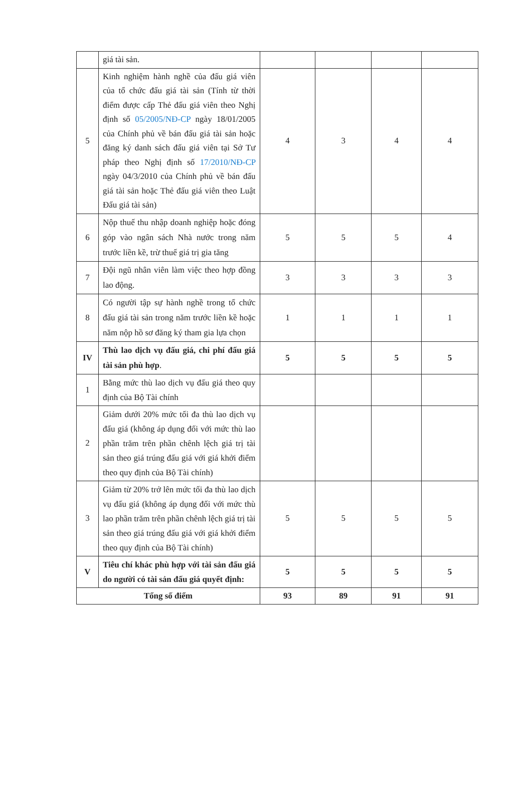| | giá tài sản. | | | | |
| 5 | Kinh nghiệm hành nghề của đấu giá viên của tổ chức đấu giá tài sản (Tính từ thời điểm được cấp Thẻ đấu giá viên theo Nghị định số 05/2005/NĐ-CP ngày 18/01/2005 của Chính phủ về bán đấu giá tài sản hoặc đăng ký danh sách đấu giá viên tại Sở Tư pháp theo Nghị định số 17/2010/NĐ-CP ngày 04/3/2010 của Chính phủ về bán đấu giá tài sản hoặc Thẻ đấu giá viên theo Luật Đấu giá tài sản) | 4 | 3 | 4 | 4 |
| 6 | Nộp thuế thu nhập doanh nghiệp hoặc đóng góp vào ngân sách Nhà nước trong năm trước liền kề, trừ thuế giá trị gia tăng | 5 | 5 | 5 | 4 |
| 7 | Đội ngũ nhân viên làm việc theo hợp đồng lao động. | 3 | 3 | 3 | 3 |
| 8 | Có người tập sự hành nghề trong tổ chức đấu giá tài sản trong năm trước liền kề hoặc năm nộp hồ sơ đăng ký tham gia lựa chọn | 1 | 1 | 1 | 1 |
| IV | Thù lao dịch vụ đấu giá, chi phí đấu giá tài sản phù hợp . | 5 | 5 | 5 | 5 |
| 1 | Bằng mức thù lao dịch vụ đấu giá theo quy định của Bộ Tài chính | | | | |
| 2 | Giảm dưới 20% mức tối đa thù lao dịch vụ đấu giá (không áp dụng đối với mức thù lao phần trăm trên phần chênh lệch giá trị tài sản theo giá trúng đấu giá với giá khởi điểm theo quy định của Bộ Tài chính) | | | | |
| 3 | Giảm từ 20% trở lên mức tối đa thù lao dịch vụ đấu giá (không áp dụng đối với mức thù lao phần trăm trên phần chênh lệch giá trị tài sản theo giá trúng đấu giá với giá khởi điểm theo quy định của Bộ Tài chính) | 5 | 5 | 5 | 5 |
| V | Tiêu chí khác phù hợp với tài sản đấu giá do người có tài sản đấu giá quyết định: | 5 | 5 | 5 | 5 |
| Tổng số điểm | | 93 | 89 | 91 | 91 |